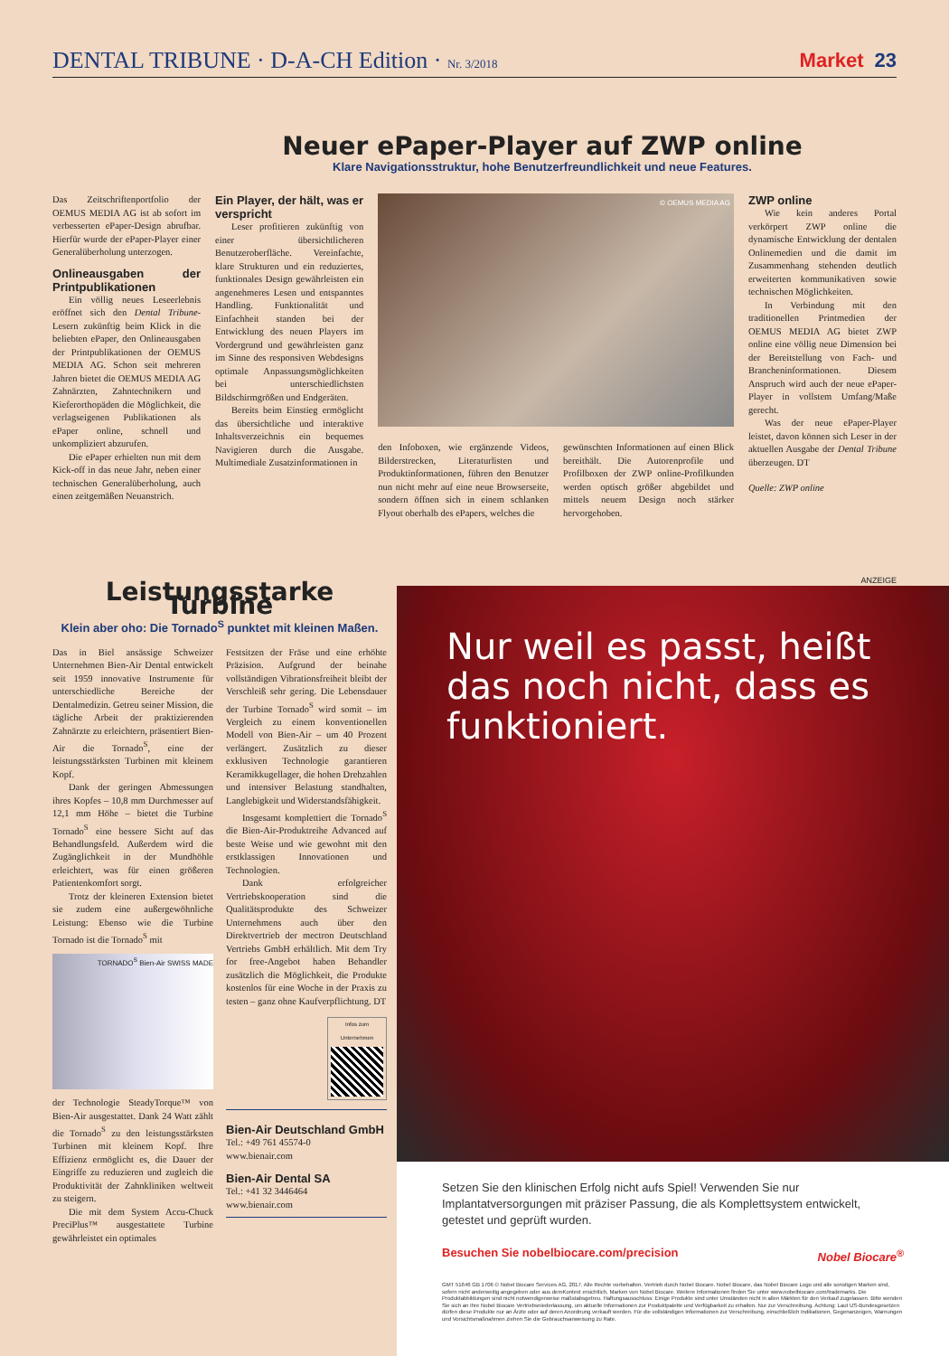DENTAL TRIBUNE · D-A-CH Edition · Nr. 3/2018
Market 23
Neuer ePaper-Player auf ZWP online
Klare Navigationsstruktur, hohe Benutzerfreundlichkeit und neue Features.
Das Zeitschriftenportfolio der OEMUS MEDIA AG ist ab sofort im verbesserten ePaper-Design abrufbar. Hierfür wurde der ePaper-Player einer Generalüberholung unterzogen.
Onlineausgaben der Printpublikationen
Ein völlig neues Leseerlebnis eröffnet sich den Dental Tribune-Lesern zukünftig beim Klick in die beliebten ePaper, den Onlineausgaben der Printpublikationen der OEMUS MEDIA AG. Schon seit mehreren Jahren bietet die OEMUS MEDIA AG Zahnärzten, Zahntechnikern und Kieferorthopäden die Möglichkeit, die verlagseigenen Publikationen als ePaper online, schnell und unkompliziert abzurufen.
Die ePaper erhielten nun mit dem Kick-off in das neue Jahr, neben einer technischen Generalüberholung, auch einen zeitgemäßen Neuanstrich.
Ein Player, der hält, was er verspricht
Leser profitieren zukünftig von einer übersichtlicheren Benutzeroberfläche. Vereinfachte, klare Strukturen und ein reduziertes, funktionales Design gewährleisten ein angenehmeres Lesen und entspanntes Handling. Funktionalität und Einfachheit standen bei der Entwicklung des neuen Players im Vordergrund und gewährleisten ganz im Sinne des responsiven Webdesigns optimale Anpassungsmöglichkeiten bei unterschiedlichsten Bildschirmgrößen und Endgeräten.
Bereits beim Einstieg ermöglicht das übersichtliche und interaktive Inhaltsverzeichnis ein bequemes Navigieren durch die Ausgabe. Multimediale Zusatzinformationen in
© OEMUS MEDIA AG
den Infoboxen, wie ergänzende Videos, Bilderstrecken, Literaturlisten und Produktinformationen, führen den Benutzer nun nicht mehr auf eine neue Browserseite, sondern öffnen sich in einem schlanken Flyout oberhalb des ePapers, welches die
gewünschten Informationen auf einen Blick bereithält. Die Autorenprofile und Profilboxen der ZWP online-Profilkunden werden optisch größer abgebildet und mittels neuem Design noch stärker hervorgehoben.
ZWP online
Wie kein anderes Portal verkörpert ZWP online die dynamische Entwicklung der dentalen Onlinemedien und die damit im Zusammenhang stehenden deutlich erweiterten kommunikativen sowie technischen Möglichkeiten.
In Verbindung mit den traditionellen Printmedien der OEMUS MEDIA AG bietet ZWP online eine völlig neue Dimension bei der Bereitstellung von Fach- und Brancheninformationen. Diesem Anspruch wird auch der neue ePaper-Player in vollstem Umfang/Maße gerecht.
Was der neue ePaper-Player leistet, davon können sich Leser in der aktuellen Ausgabe der Dental Tribune überzeugen. DT
Quelle: ZWP online
ANZEIGE
Leistungsstarke Turbine
Klein aber oho: Die Tornado<sup>S</sup> punktet mit kleinen Maßen.
Das in Biel ansässige Schweizer Unternehmen Bien-Air Dental entwickelt seit 1959 innovative Instrumente für unterschiedliche Bereiche der Dentalmedizin. Getreu seiner Mission, die tägliche Arbeit der praktizierenden Zahnärzte zu erleichtern, präsentiert Bien-Air die Tornado<sup>S</sup>, eine der leistungsstärksten Turbinen mit kleinem Kopf.
Dank der geringen Abmessungen ihres Kopfes – 10,8 mm Durchmesser auf 12,1 mm Höhe – bietet die Turbine Tornado<sup>S</sup> eine bessere Sicht auf das Behandlungsfeld. Außerdem wird die Zugänglichkeit in der Mundhöhle erleichtert, was für einen größeren Patientenkomfort sorgt.
Trotz der kleineren Extension bietet sie zudem eine außergewöhnliche Leistung: Ebenso wie die Turbine Tornado ist die Tornado<sup>S</sup> mit
TORNADO<sup>S</sup> Bien-Air SWISS MADE
der Technologie SteadyTorque™ von Bien-Air ausgestattet. Dank 24 Watt zählt die Tornado<sup>S</sup> zu den leistungsstärksten Turbinen mit kleinem Kopf. Ihre Effizienz ermöglicht es, die Dauer der Eingriffe zu reduzieren und zugleich die Produktivität der Zahnkliniken weltweit zu steigern.
Die mit dem System Accu-Chuck PreciPlus™ ausgestattete Turbine gewährleistet ein optimales
Festsitzen der Fräse und eine erhöhte Präzision. Aufgrund der beinahe vollständigen Vibrationsfreiheit bleibt der Verschleiß sehr gering. Die Lebensdauer der Turbine Tornado<sup>S</sup> wird somit – im Vergleich zu einem konventionellen Modell von Bien-Air – um 40 Prozent verlängert. Zusätzlich zu dieser exklusiven Technologie garantieren Keramikkugellager, die hohen Drehzahlen und intensiver Belastung standhalten, Langlebigkeit und Widerstandsfähigkeit.
Insgesamt komplettiert die Tornado<sup>S</sup> die Bien-Air-Produktreihe Advanced auf beste Weise und wie gewohnt mit den erstklassigen Innovationen und Technologien.
Dank erfolgreicher Vertriebskooperation sind die Qualitätsprodukte des Schweizer Unternehmens auch über den Direktvertrieb der mectron Deutschland Vertriebs GmbH erhältlich. Mit dem Try for free-Angebot haben Behandler zusätzlich die Möglichkeit, die Produkte kostenlos für eine Woche in der Praxis zu testen – ganz ohne Kaufverpflichtung. DT
Infos zum Unternehmen
Bien-Air Deutschland GmbH
Tel.: +49 761 45574-0
www.bienair.com
Bien-Air Dental SA
Tel.: +41 32 3446464
www.bienair.com
Nur weil es passt, heißt das noch nicht, dass es funktioniert.
Setzen Sie den klinischen Erfolg nicht aufs Spiel! Verwenden Sie nur Implantatversorgungen mit präziser Passung, die als Komplettsystem entwickelt, getestet und geprüft wurden.
Besuchen Sie nobelbiocare.com/precision Nobel Biocare<sup>®</sup>
GMT 51646 GB 1706 © Nobel Biocare Services AG, 2017. Alle Rechte vorbehalten. Vertrieb durch Nobel Biocare. Nobel Biocare, das Nobel Biocare Logo und alle sonstigen Marken sind, sofern nicht anderweitig angegeben oder aus demKontext ersichtlich, Marken von Nobel Biocare. Weitere Informationen finden Sie unter www.nobelbiocare.com/trademarks. Die Produktabbildungen sind nicht notwendigerweise maßstabsgetreu. Haftungsausschluss: Einige Produkte sind unter Umständen nicht in allen Märkten für den Verkauf zugelassen. Bitte wenden Sie sich an Ihre Nobel Biocare Vertriebsniederlassung, um aktuelle Informationen zur Produktpalette und Verfügbarkeit zu erhalten. Nur zur Verschreibung. Achtung: Laut US-Bundesgesetzen dürfen diese Produkte nur an Ärzte oder auf deren Anordnung verkauft werden. Für die vollständigen Informationen zur Verschreibung, einschließlich Indikationen, Gegenanzeigen, Warnungen und Vorsichtsmaßnahmen ziehen Sie die Gebrauchsanweisung zu Rate.